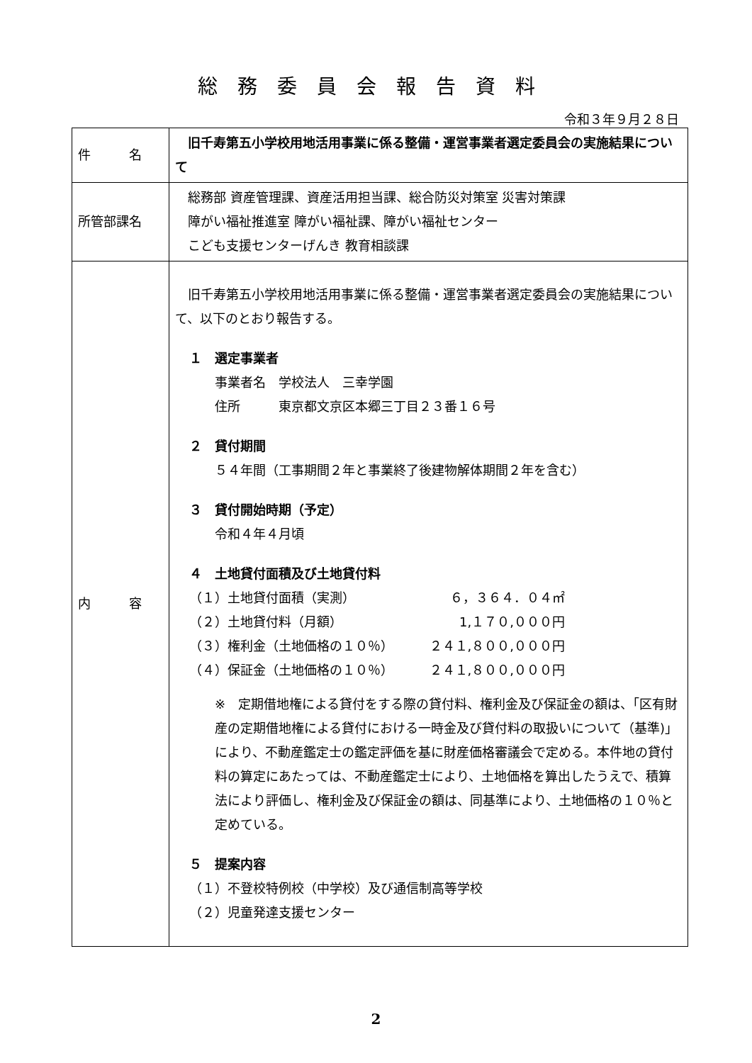総務委員会報告資料
令和３年９月２８日
| 件 名 | 旧千寿第五小学校用地活用事業に係る整備・運営事業者選定委員会の実施結果について |
| 所管部課名 | 総務部 資産管理課、資産活用担当課、総合防災対策室 災害対策課 障がい福祉推進室 障がい福祉課、障がい福祉センター こども支援センターげんき 教育相談課 |
| 内 容 | 旧千寿第五小学校用地活用事業に係る整備・運営事業者選定委員会の実施結果について、以下のとおり報告する。 １ 選定事業者 事業者名 学校法人 三幸学園 住所 東京都文京区本郷三丁目２３番１６号 ２ 貸付期間 ５４年間（工事期間２年と事業終了後建物解体期間２年を含む） ３ 貸付開始時期（予定） 令和４年４月頃 ４ 土地貸付面積及び土地貸付料 （１）土地貸付面積（実測） ６，３６４．０４㎡ （２）土地貸付料（月額） 1,１７０,０００円 （３）権利金（土地価格の１０％） ２４１,８００,０００円 （４）保証金（土地価格の１０％） ２４１,８００,０００円 ※ 定期借地権による貸付をする際の貸付料、権利金及び保証金の額は、「区有財産の定期借地権による貸付における一時金及び貸付料の取扱いについて（基準)」により、不動産鑑定士の鑑定評価を基に財産価格審議会で定める。本件地の貸付料の算定にあたっては、不動産鑑定士により、土地価格を算出したうえで、積算法により評価し、権利金及び保証金の額は、同基準により、土地価格の１０％と定めている。 ５ 提案内容 （１）不登校特例校（中学校）及び通信制高等学校 （２）児童発達支援センター |
2